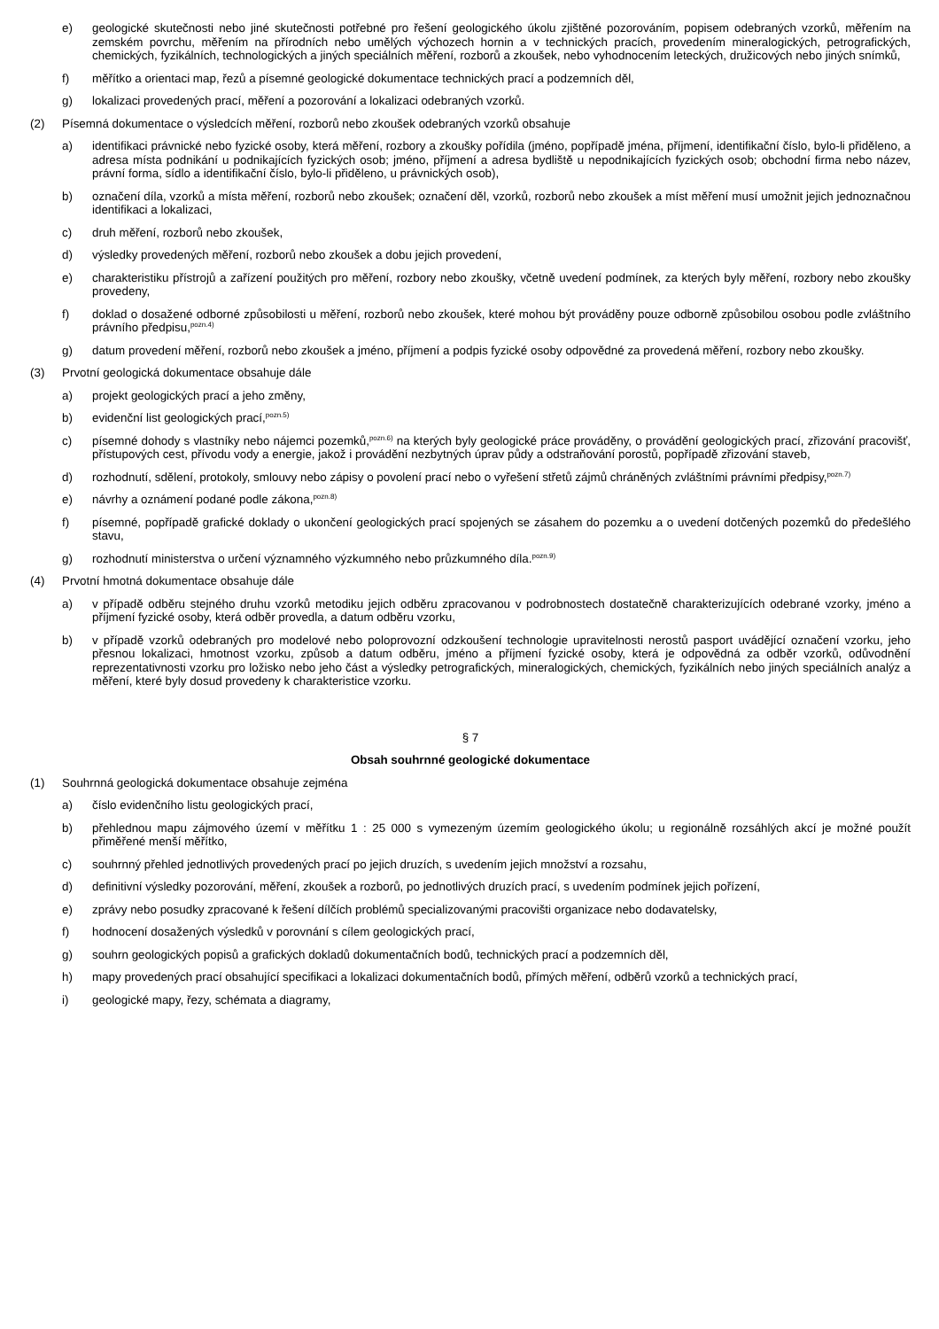e) geologické skutečnosti nebo jiné skutečnosti potřebné pro řešení geologického úkolu zjištěné pozorováním, popisem odebraných vzorků, měřením na zemském povrchu, měřením na přírodních nebo umělých výchozech hornin a v technických pracích, provedením mineralogických, petrografických, chemických, fyzikálních, technologických a jiných speciálních měření, rozborů a zkoušek, nebo vyhodnocením leteckých, družicových nebo jiných snímků,
f) měřítko a orientaci map, řezů a písemné geologické dokumentace technických prací a podzemních děl,
g) lokalizaci provedených prací, měření a pozorování a lokalizaci odebraných vzorků.
(2) Písemná dokumentace o výsledcích měření, rozborů nebo zkoušek odebraných vzorků obsahuje
a) identifikaci právnické nebo fyzické osoby, která měření, rozbory a zkoušky pořídila (jméno, popřípadě jména, příjmení, identifikační číslo, bylo-li přiděleno, a adresa místa podnikání u podnikajících fyzických osob; jméno, příjmení a adresa bydliště u nepodnikajících fyzických osob; obchodní firma nebo název, právní forma, sídlo a identifikační číslo, bylo-li přiděleno, u právnických osob),
b) označení díla, vzorků a místa měření, rozborů nebo zkoušek; označení děl, vzorků, rozborů nebo zkoušek a míst měření musí umožnit jejich jednoznačnou identifikaci a lokalizaci,
c) druh měření, rozborů nebo zkoušek,
d) výsledky provedených měření, rozborů nebo zkoušek a dobu jejich provedení,
e) charakteristiku přístrojů a zařízení použitých pro měření, rozbory nebo zkoušky, včetně uvedení podmínek, za kterých byly měření, rozbory nebo zkoušky provedeny,
f) doklad o dosažené odborné způsobilosti u měření, rozborů nebo zkoušek, které mohou být prováděny pouze odborně způsobilou osobou podle zvláštního právního předpisu,<sup>pozn.4)</sup>
g) datum provedení měření, rozborů nebo zkoušek a jméno, příjmení a podpis fyzické osoby odpovědné za provedená měření, rozbory nebo zkoušky.
(3) Prvotní geologická dokumentace obsahuje dále
a) projekt geologických prací a jeho změny,
b) evidenční list geologických prací,<sup>pozn.5)</sup>
c) písemné dohody s vlastníky nebo nájemci pozemků,<sup>pozn.6)</sup> na kterých byly geologické práce prováděny, o provádění geologických prací, zřizování pracovišť, přístupových cest, přívodu vody a energie, jakož i provádění nezbytných úprav půdy a odstraňování porostů, popřípadě zřizování staveb,
d) rozhodnutí, sdělení, protokoly, smlouvy nebo zápisy o povolení prací nebo o vyřešení střetů zájmů chráněných zvláštními právními předpisy,<sup>pozn.7)</sup>
e) návrhy a oznámení podané podle zákona,<sup>pozn.8)</sup>
f) písemné, popřípadě grafické doklady o ukončení geologických prací spojených se zásahem do pozemku a o uvedení dotčených pozemků do předešlého stavu,
g) rozhodnutí ministerstva o určení významného výzkumného nebo průzkumného díla.<sup>pozn.9)</sup>
(4) Prvotní hmotná dokumentace obsahuje dále
a) v případě odběru stejného druhu vzorků metodiku jejich odběru zpracovanou v podrobnostech dostatečně charakterizujících odebrané vzorky, jméno a příjmení fyzické osoby, která odběr provedla, a datum odběru vzorku,
b) v případě vzorků odebraných pro modelové nebo poloprovozní odzkoušení technologie upravitelnosti nerostů pasport uvádějící označení vzorku, jeho přesnou lokalizaci, hmotnost vzorku, způsob a datum odběru, jméno a příjmení fyzické osoby, která je odpovědná za odběr vzorků, odůvodnění reprezentativnosti vzorku pro ložisko nebo jeho část a výsledky petrografických, mineralogických, chemických, fyzikálních nebo jiných speciálních analýz a měření, které byly dosud provedeny k charakteristice vzorku.
§ 7
Obsah souhrnné geologické dokumentace
(1) Souhrnná geologická dokumentace obsahuje zejména
a) číslo evidenčního listu geologických prací,
b) přehlednou mapu zájmového území v měřítku 1 : 25 000 s vymezeným územím geologického úkolu; u regionálně rozsáhlých akcí je možné použít přiměřené menší měřítko,
c) souhrnný přehled jednotlivých provedených prací po jejich druzích, s uvedením jejich množství a rozsahu,
d) definitivní výsledky pozorování, měření, zkoušek a rozborů, po jednotlivých druzích prací, s uvedením podmínek jejich pořízení,
e) zprávy nebo posudky zpracované k řešení dílčích problémů specializovanými pracovišti organizace nebo dodavatelsky,
f) hodnocení dosažených výsledků v porovnání s cílem geologických prací,
g) souhrn geologických popisů a grafických dokladů dokumentačních bodů, technických prací a podzemních děl,
h) mapy provedených prací obsahující specifikaci a lokalizaci dokumentačních bodů, přímých měření, odběrů vzorků a technických prací,
i) geologické mapy, řezy, schémata a diagramy,